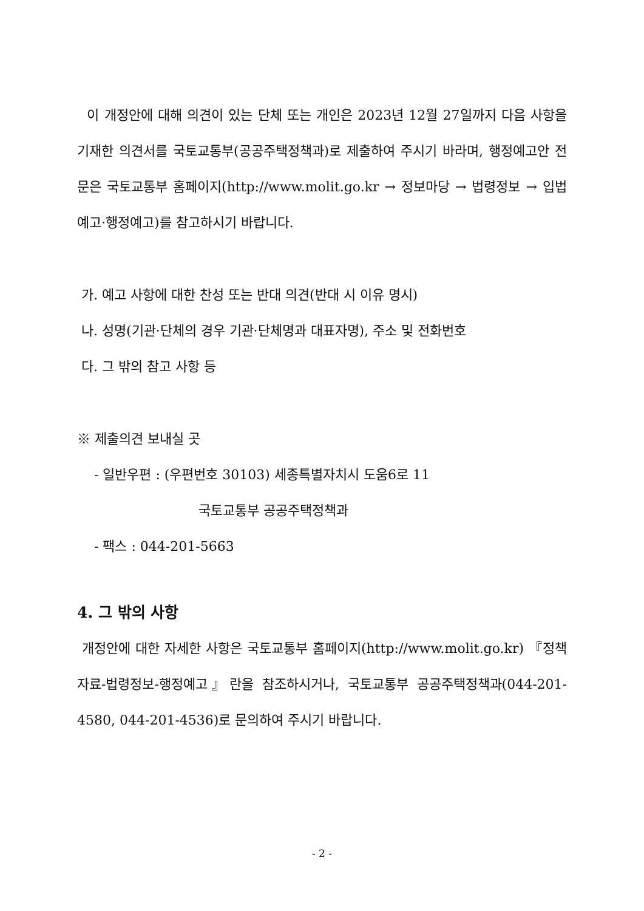이 개정안에 대해 의견이 있는 단체 또는 개인은 2023년 12월 27일까지 다음 사항을 기재한 의견서를 국토교통부(공공주택정책과)로 제출하여 주시기 바라며, 행정예고안 전문은 국토교통부 홈페이지(http://www.molit.go.kr → 정보마당 → 법령정보 → 입법예고·행정예고)를 참고하시기 바랍니다.
가. 예고 사항에 대한 찬성 또는 반대 의견(반대 시 이유 명시)
나. 성명(기관·단체의 경우 기관·단체명과 대표자명), 주소 및 전화번호
다. 그 밖의 참고 사항 등
※ 제출의견 보내실 곳
- 일반우편 : (우편번호 30103) 세종특별자치시 도움6로 11
국토교통부 공공주택정책과
- 팩스 : 044-201-5663
4. 그 밖의 사항
개정안에 대한 자세한 사항은 국토교통부 홈페이지(http://www.molit.go.kr) 『정책자료-법령정보-행정예고』란을 참조하시거나, 국토교통부 공공주택정책과(044-201-4580, 044-201-4536)로 문의하여 주시기 바랍니다.
- 2 -